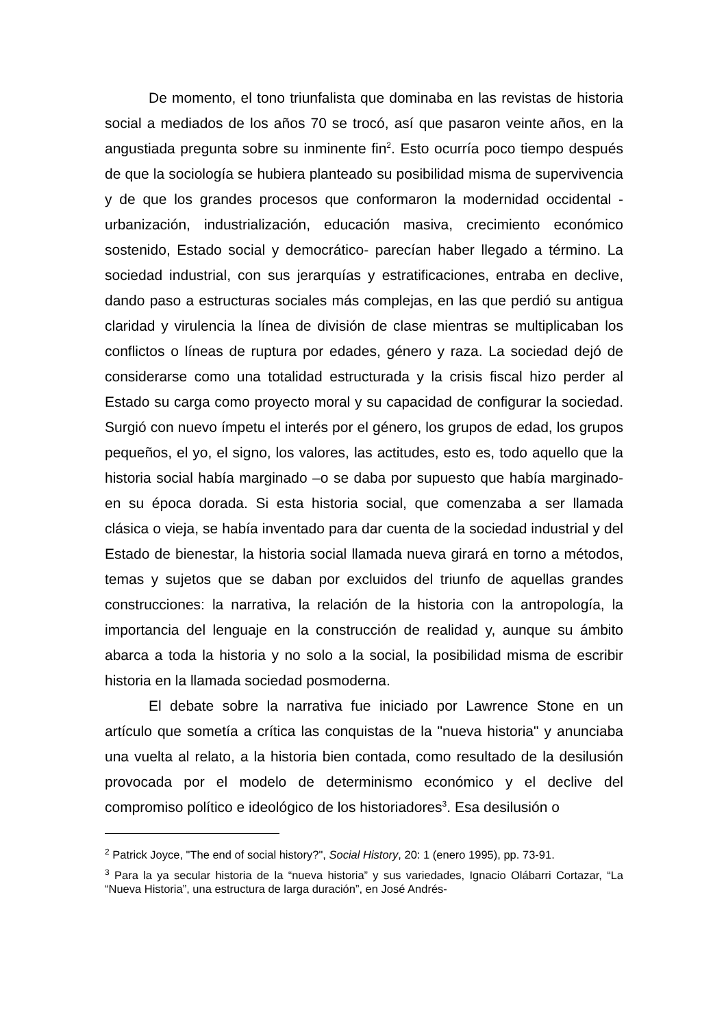De momento, el tono triunfalista que dominaba en las revistas de historia social a mediados de los años 70 se trocó, así que pasaron veinte años, en la angustiada pregunta sobre su inminente fin<sup>2</sup>. Esto ocurría poco tiempo después de que la sociología se hubiera planteado su posibilidad misma de supervivencia y de que los grandes procesos que conformaron la modernidad occidental -urbanización, industrialización, educación masiva, crecimiento económico sostenido, Estado social y democrático- parecían haber llegado a término. La sociedad industrial, con sus jerarquías y estratificaciones, entraba en declive, dando paso a estructuras sociales más complejas, en las que perdió su antigua claridad y virulencia la línea de división de clase mientras se multiplicaban los conflictos o líneas de ruptura por edades, género y raza. La sociedad dejó de considerarse como una totalidad estructurada y la crisis fiscal hizo perder al Estado su carga como proyecto moral y su capacidad de configurar la sociedad. Surgió con nuevo ímpetu el interés por el género, los grupos de edad, los grupos pequeños, el yo, el signo, los valores, las actitudes, esto es, todo aquello que la historia social había marginado –o se daba por supuesto que había marginado- en su época dorada. Si esta historia social, que comenzaba a ser llamada clásica o vieja, se había inventado para dar cuenta de la sociedad industrial y del Estado de bienestar, la historia social llamada nueva girará en torno a métodos, temas y sujetos que se daban por excluidos del triunfo de aquellas grandes construcciones: la narrativa, la relación de la historia con la antropología, la importancia del lenguaje en la construcción de realidad y, aunque su ámbito abarca a toda la historia y no solo a la social, la posibilidad misma de escribir historia en la llamada sociedad posmoderna.
El debate sobre la narrativa fue iniciado por Lawrence Stone en un artículo que sometía a crítica las conquistas de la "nueva historia" y anunciaba una vuelta al relato, a la historia bien contada, como resultado de la desilusión provocada por el modelo de determinismo económico y el declive del compromiso político e ideológico de los historiadores<sup>3</sup>. Esa desilusión o
<sup>2</sup> Patrick Joyce, "The end of social history?", Social History, 20: 1 (enero 1995), pp. 73-91.
<sup>3</sup> Para la ya secular historia de la “nueva historia” y sus variedades, Ignacio Olábarri Cortazar, “La “Nueva Historia”, una estructura de larga duración”, en José Andrés-